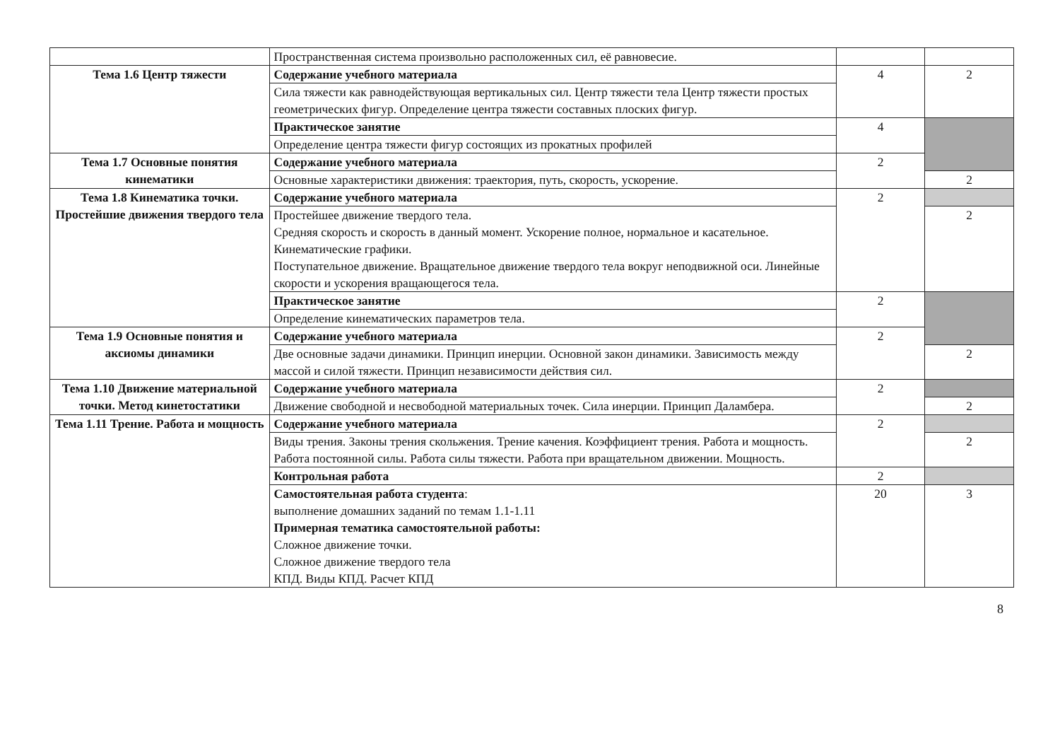| | Пространственная система произвольно расположенных сил, её равновесие. | | |
| Тема 1.6 Центр тяжести | Содержание учебного материала | 4 | 2 |
| | Сила тяжести как равнодействующая вертикальных сил. Центр тяжести тела Центр тяжести простых геометрических фигур. Определение центра тяжести составных плоских фигур. | | |
| | Практическое занятие | 4 | |
| | Определение центра тяжести фигур состоящих из прокатных профилей | | |
| Тема 1.7 Основные понятия кинематики | Содержание учебного материала | 2 | |
| | Основные характеристики движения: траектория, путь, скорость, ускорение. | | 2 |
| Тема 1.8 Кинематика точки. Простейшие движения твердого тела | Содержание учебного материала | 2 | |
| | Простейшее движение твердого тела. Средняя скорость и скорость в данный момент. Ускорение полное, нормальное и касательное. Кинематические графики. Поступательное движение. Вращательное движение твердого тела вокруг неподвижной оси. Линейные скорости и ускорения вращающегося тела. | | 2 |
| | Практическое занятие | 2 | |
| | Определение кинематических параметров тела. | | |
| Тема 1.9 Основные понятия и аксиомы динамики | Содержание учебного материала | 2 | |
| | Две основные задачи динамики. Принцип инерции. Основной закон динамики. Зависимость между массой и силой тяжести. Принцип независимости действия сил. | | 2 |
| Тема 1.10 Движение материальной точки. Метод кинетостатики | Содержание учебного материала | 2 | |
| | Движение свободной и несвободной материальных точек. Сила инерции. Принцип Даламбера. | | 2 |
| Тема 1.11 Трение. Работа и мощность | Содержание учебного материала | 2 | |
| | Виды трения. Законы трения скольжения. Трение качения. Коэффициент трения. Работа и мощность. Работа постоянной силы. Работа силы тяжести. Работа при вращательном движении. Мощность. | | 2 |
| | Контрольная работа | 2 | |
| | Самостоятельная работа студента : выполнение домашних заданий по темам 1.1-1.11 Примерная тематика самостоятельной работы: Сложное движение точки. Сложное движение твердого тела КПД. Виды КПД. Расчет КПД | 20 | 3 |
8